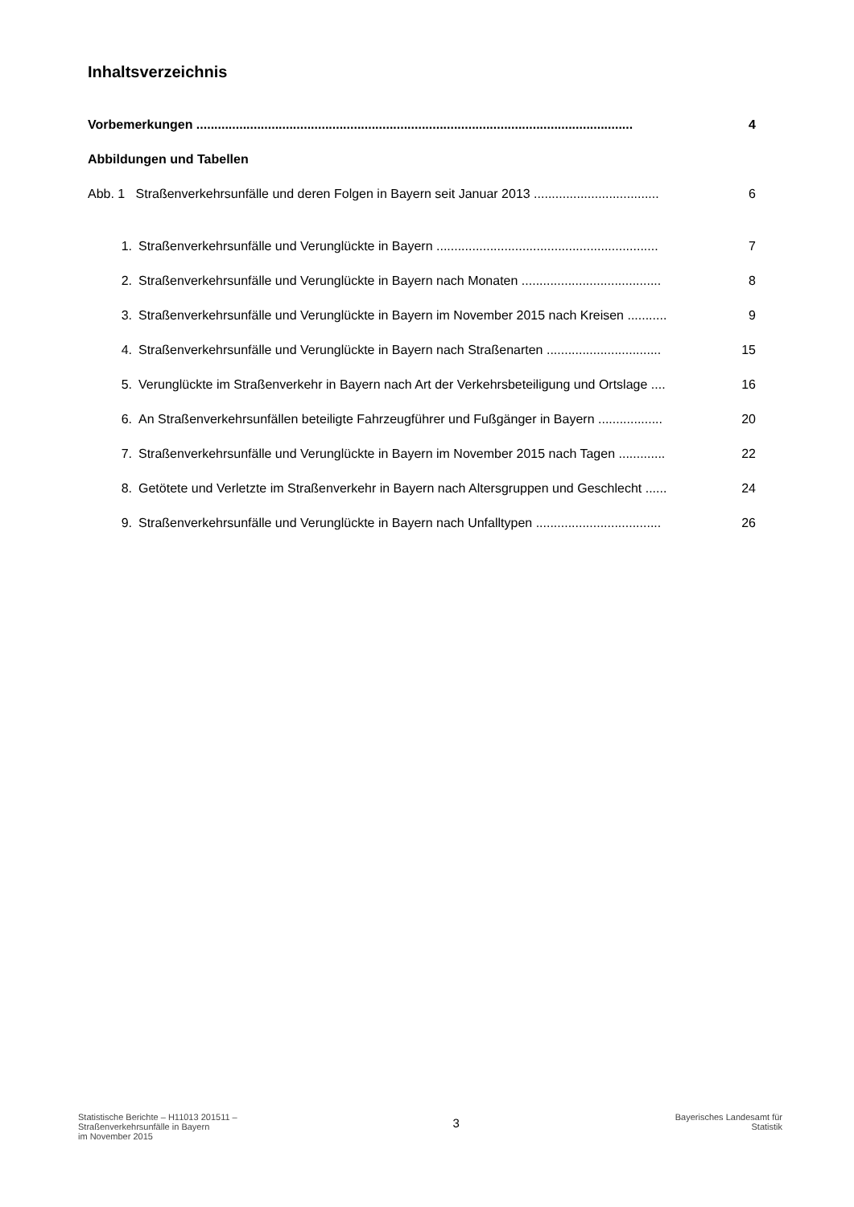Inhaltsverzeichnis
Vorbemerkungen .......................................................................................................................... 4
Abbildungen und Tabellen
Abb. 1 Straßenverkehrsunfälle und deren Folgen in Bayern seit Januar 2013 ................................... 6
1. Straßenverkehrsunfälle und Verunglückte in Bayern .............................................................. 7
2. Straßenverkehrsunfälle und Verunglückte in Bayern nach Monaten ....................................... 8
3. Straßenverkehrsunfälle und Verunglückte in Bayern im November 2015 nach Kreisen ........... 9
4. Straßenverkehrsunfälle und Verunglückte in Bayern nach Straßenarten ................................ 15
5. Verunglückte im Straßenverkehr in Bayern nach Art der Verkehrsbeteiligung und Ortslage .... 16
6. An Straßenverkehrsunfällen beteiligte Fahrzeugführer und Fußgänger in Bayern .................. 20
7. Straßenverkehrsunfälle und Verunglückte in Bayern im November 2015 nach Tagen ............. 22
8. Getötete und Verletzte im Straßenverkehr in Bayern nach Altersgruppen und Geschlecht ...... 24
9. Straßenverkehrsunfälle und Verunglückte in Bayern nach Unfalltypen ................................... 26
Statistische Berichte – H11013 201511 –
Straßenverkehrsunfälle in Bayern
im November 2015
3
Bayerisches Landesamt für
Statistik